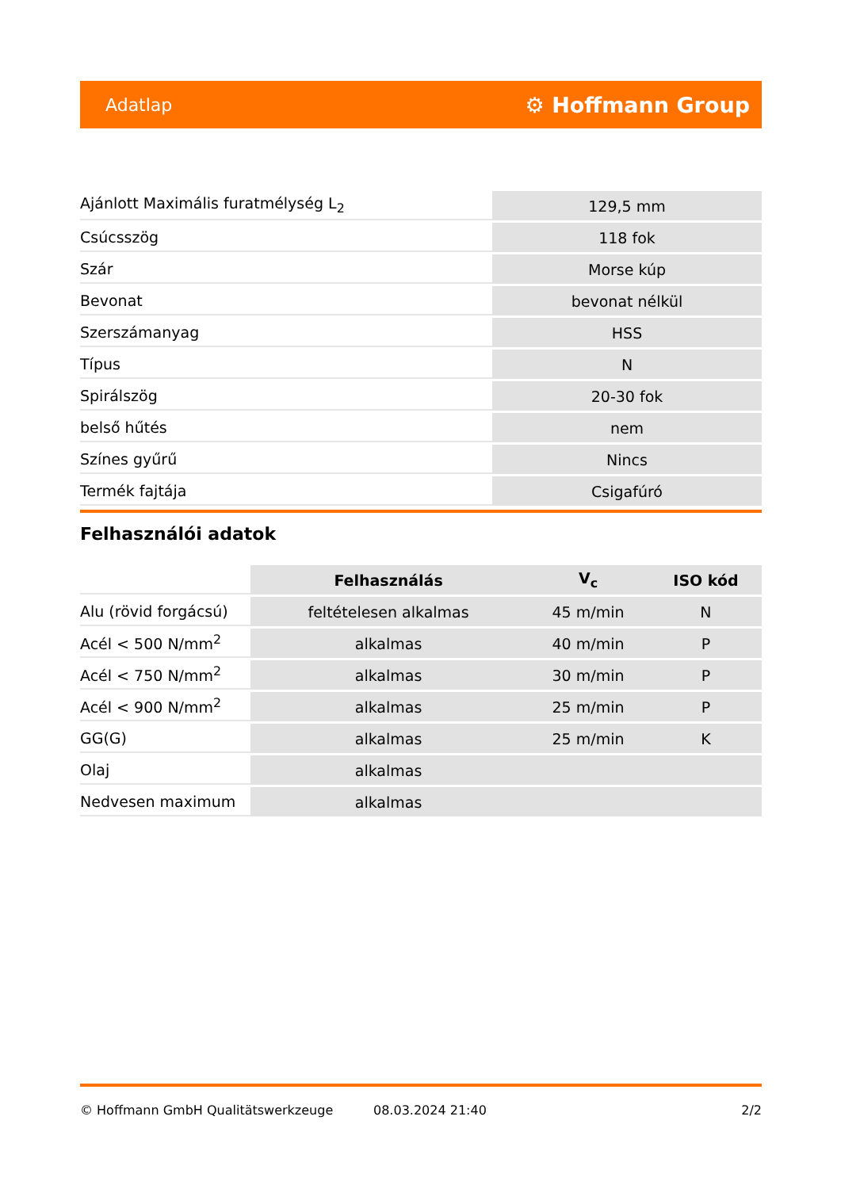Adatlap ⚙ Hoffmann Group
| Ajánlott Maximális furatmélység L<sub>2</sub> | 129,5 mm |
| Csúcsszög | 118 fok |
| Szár | Morse kúp |
| Bevonat | bevonat nélkül |
| Szerszámanyag | HSS |
| Típus | N |
| Spirálszög | 20-30 fok |
| belső hűtés | nem |
| Színes gyűrű | Nincs |
| Termék fajtája | Csigafúró |
Felhasználói adatok
| | Felhasználás | V<sub>c</sub> | ISO kód |
| --- | --- | --- | --- |
| Alu (rövid forgácsú) | feltételesen alkalmas | 45 m/min | N |
| Acél < 500 N/mm<sup>2</sup> | alkalmas | 40 m/min | P |
| Acél < 750 N/mm<sup>2</sup> | alkalmas | 30 m/min | P |
| Acél < 900 N/mm<sup>2</sup> | alkalmas | 25 m/min | P |
| GG(G) | alkalmas | 25 m/min | K |
| Olaj | alkalmas | | |
| Nedvesen maximum | alkalmas | | |
© Hoffmann GmbH Qualitätswerkzeuge 08.03.2024 21:40 2/2